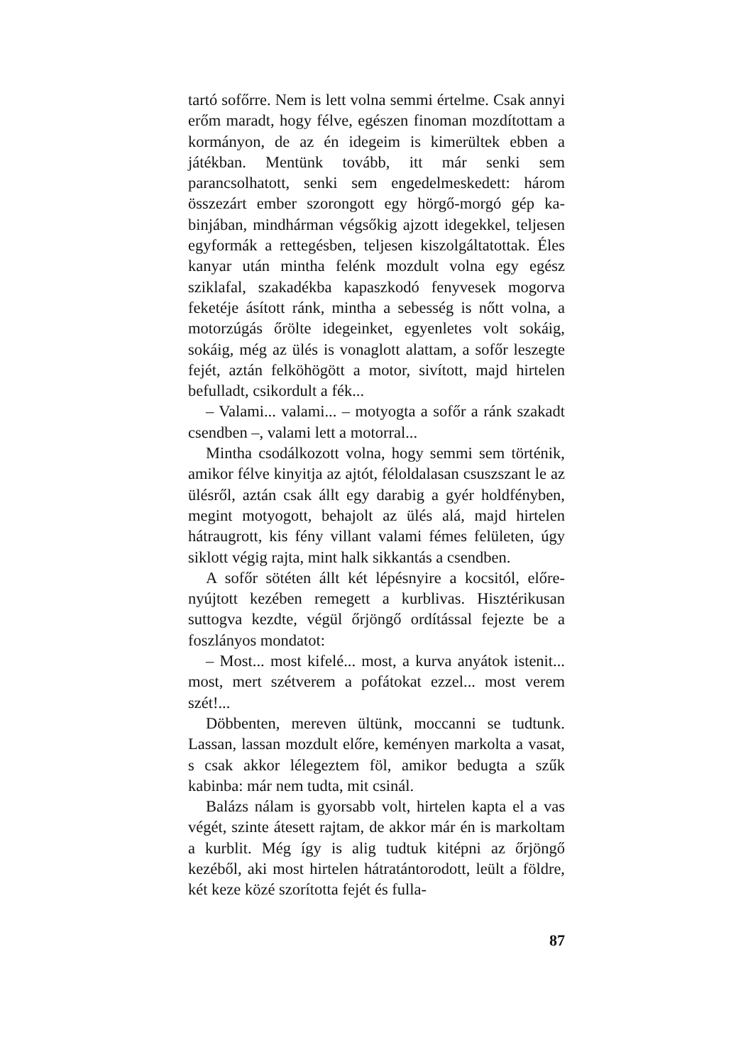tartó sofőrre. Nem is lett volna semmi értelme. Csak annyi erőm maradt, hogy félve, egészen finoman moz­dítottam a kormányon, de az én idegeim is kimerültek ebben a játékban. Mentünk tovább, itt már senki sem parancsolhatott, senki sem engedelmeskedett: három összezárt ember szorongott egy hörgő-morgó gép ka­binjában, mindhárman végsőkig ajzott idegekkel, tel­jesen egyformák a rettegésben, teljesen kiszolgáltatot­tak. Éles kanyar után mintha felénk mozdult volna egy egész sziklafal, szakadékba kapaszkodó fenyvesek mogorva feketéje ásított ránk, mintha a sebesség is nőtt volna, a motorzúgás őrölte idegeinket, egyenletes volt sokáig, sokáig, még az ülés is vonaglott alattam, a sofőr leszegte fejét, aztán felköhögött a motor, siví­tott, majd hirtelen befulladt, csikordult a fék...
– Valami... valami... – motyogta a sofőr a ránk szakadt csendben –, valami lett a motorral...
Mintha csodálkozott volna, hogy semmi sem törté­nik, amikor félve kinyitja az ajtót, féloldalasan csusz­szant le az ülésről, aztán csak állt egy darabig a gyér holdfényben, megint motyogott, behajolt az ülés alá, majd hirtelen hátraugrott, kis fény villant valami fé­mes felületen, úgy siklott végig rajta, mint halk sik­kantás a csendben.
A sofőr sötéten állt két lépésnyire a kocsitól, előre­nyújtott kezében remegett a kurblivas. Hisztérikusan suttogva kezdte, végül őrjöngő ordítással fejezte be a foszlányos mondatot:
– Most... most kifelé... most, a kurva anyátok istenit... most, mert szétverem a pofátokat ezzel... most verem szét!...
Döbbenten, mereven ültünk, moccanni se tudtunk. Lassan, lassan mozdult előre, keményen markolta a vasat, s csak akkor lélegeztem föl, amikor bedugta a szűk kabinba: már nem tudta, mit csinál.
Balázs nálam is gyorsabb volt, hirtelen kapta el a vas végét, szinte átesett rajtam, de akkor már én is markoltam a kurblit. Még így is alig tudtuk kitépni az őrjöngő kezéből, aki most hirtelen hátratántorodott, leült a földre, két keze közé szorította fejét és fulla-
87